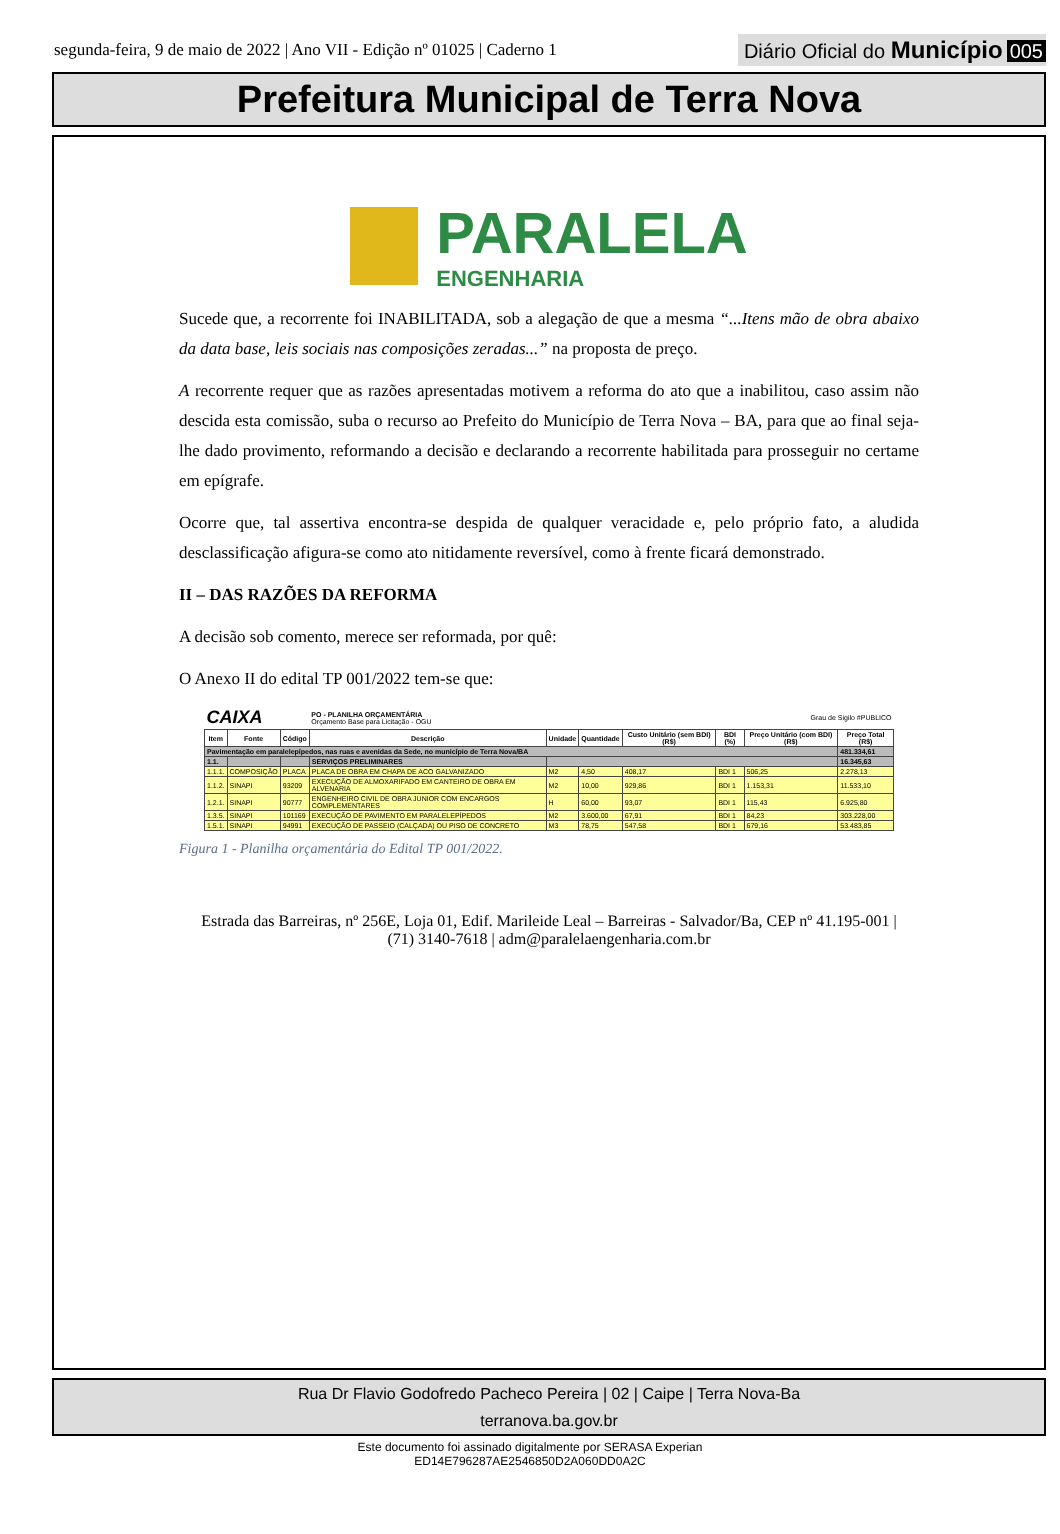segunda-feira, 9 de maio de 2022 | Ano VII - Edição nº 01025 | Caderno 1
Diário Oficial do Município 005
Prefeitura Municipal de Terra Nova
PARALELA
ENGENHARIA
Sucede que, a recorrente foi INABILITADA, sob a alegação de que a mesma “...Itens mão de obra abaixo da data base, leis sociais nas composições zeradas...” na proposta de preço.
A recorrente requer que as razões apresentadas motivem a reforma do ato que a inabilitou, caso assim não descida esta comissão, suba o recurso ao Prefeito do Município de Terra Nova – BA, para que ao final seja-lhe dado provimento, reformando a decisão e declarando a recorrente habilitada para prosseguir no certame em epígrafe.
Ocorre que, tal assertiva encontra-se despida de qualquer veracidade e, pelo próprio fato, a aludida desclassificação afigura-se como ato nitidamente reversível, como à frente ficará demonstrado.
II – DAS RAZÕES DA REFORMA
A decisão sob comento, merece ser reformada, por quê:
O Anexo II do edital TP 001/2022 tem-se que:
| CAIXA | | | PO - PLANILHA ORÇAMENTÁRIA Orçamento Base para Licitação - OGU | | | | Grau de Sigilo #PUBLICO | | |
| Item | Fonte | Código | Descrição | Unidade | Quantidade | Custo Unitário (sem BDI) (R$) | BDI (%) | Preço Unitário (com BDI) (R$) | Preço Total (R$) |
| Pavimentação em paralelepípedos, nas ruas e avenidas da Sede, no município de Terra Nova/BA | | | | | | | | | 481.334,61 |
| 1.1. | | | SERVIÇOS PRELIMINARES | | | | | | 16.345,63 |
| 1.1.1. | COMPOSIÇÃO | PLACA | PLACA DE OBRA EM CHAPA DE ACO GALVANIZADO | M2 | 4,50 | 408,17 | BDI 1 | 506,25 | 2.278,13 |
| 1.1.2. | SINAPI | 93209 | EXECUÇÃO DE ALMOXARIFADO EM CANTEIRO DE OBRA EM ALVENARIA | M2 | 10,00 | 929,86 | BDI 1 | 1.153,31 | 11.533,10 |
| 1.2.1. | SINAPI | 90777 | ENGENHEIRO CIVIL DE OBRA JUNIOR COM ENCARGOS COMPLEMENTARES | H | 60,00 | 93,07 | BDI 1 | 115,43 | 6.925,80 |
| 1.3.5. | SINAPI | 101169 | EXECUÇÃO DE PAVIMENTO EM PARALELEPÍPEDOS | M2 | 3.600,00 | 67,91 | BDI 1 | 84,23 | 303.228,00 |
| 1.5.1. | SINAPI | 94991 | EXECUÇÃO DE PASSEIO (CALÇADA) OU PISO DE CONCRETO | M3 | 78,75 | 547,58 | BDI 1 | 679,16 | 53.483,85 |
Figura 1 - Planilha orçamentária do Edital TP 001/2022.
Estrada das Barreiras, nº 256E, Loja 01, Edif. Marileide Leal – Barreiras - Salvador/Ba, CEP nº 41.195-001 |
(71) 3140-7618 | adm@paralelaengenharia.com.br
Rua Dr Flavio Godofredo Pacheco Pereira | 02 | Caipe | Terra Nova-Ba
terranova.ba.gov.br
Este documento foi assinado digitalmente por SERASA Experian
ED14E796287AE2546850D2A060DD0A2C